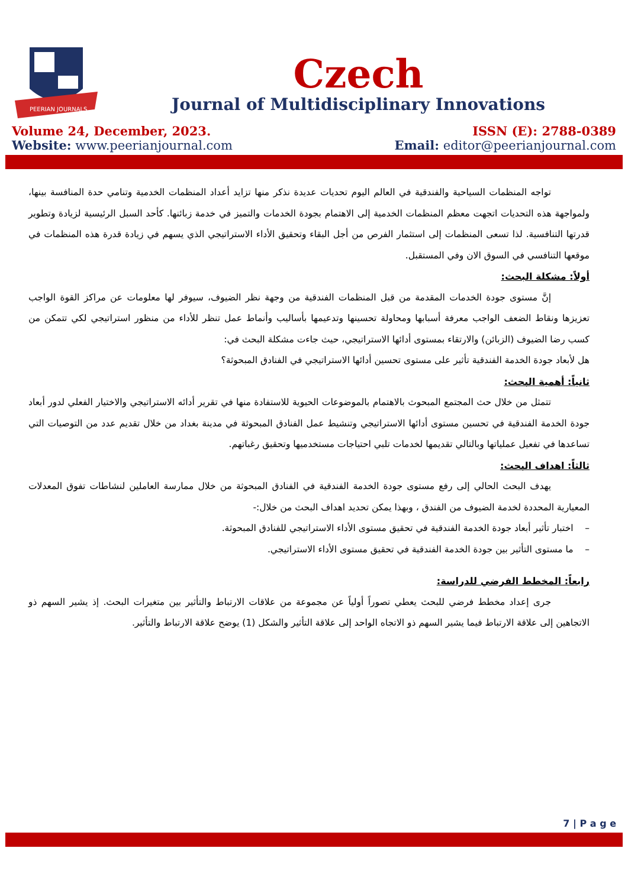PEERIAN JOURNALS
Czech
Journal of Multidisciplinary Innovations
Volume 24, December, 2023.
Website: www.peerianjournal.com
ISSN (E): 2788-0389
Email: editor@peerianjournal.com
تواجه المنظمات السياحية والفندقية في العالم اليوم تحديات عديدة نذكر منها تزايد أعداد المنظمات الخدمية وتنامي حدة المنافسة بينها، ولمواجهة هذه التحديات اتجهت معظم المنظمات الخدمية إلى الاهتمام بجودة الخدمات والتميز في خدمة زبائنها. كأحد السبل الرئيسية لزيادة وتطوير قدرتها التنافسية. لذا تسعى المنظمات إلى استثمار الفرص من أجل البقاء وتحقيق الأداء الاستراتيجي الذي يسهم في زيادة قدرة هذه المنظمات في موقعها التنافسي في السوق الان وفي المستقبل.
أولاً: مشكلة البحث:
إنَّ مستوى جودة الخدمات المقدمة من قبل المنظمات الفندقية من وجهة نظر الضيوف، سيوفر لها معلومات عن مراكز القوة الواجب تعزيزها ونقاط الضعف الواجب معرفة أسبابها ومحاولة تحسينها وتدعيمها بأساليب وأنماط عمل تنظر للأداء من منظور استراتيجي لكي تتمكن من كسب رضا الضيوف (الزبائن) والارتقاء بمستوى أدائها الاستراتيجي، حيث جاءت مشكلة البحث في:
هل لأبعاد جودة الخدمة الفندقية تأثير على مستوى تحسين أدائها الاستراتيجي في الفنادق المبحوثة؟
ثانياً: أهمية البحث:
تتمثل من خلال حث المجتمع المبحوث بالاهتمام بالموضوعات الحيوية للاستفادة منها في تقرير أدائه الاستراتيجي والاختيار الفعلي لدور أبعاد جودة الخدمة الفندقية في تحسين مستوى أدائها الاستراتيجي وتنشيط عمل الفنادق المبحوثة في مدينة بغداد من خلال تقديم عدد من التوصيات التي تساعدها في تفعيل عملياتها وبالتالي تقديمها لخدمات تلبي احتياجات مستخدميها وتحقيق رغباتهم.
ثالثاً: اهداف البحث:
يهدف البحث الحالي إلى رفع مستوى جودة الخدمة الفندقية في الفنادق المبحوثة من خلال ممارسة العاملين لنشاطات تفوق المعدلات المعيارية المحددة لخدمة الضيوف من الفندق ، وبهذا يمكن تحديد اهداف البحث من خلال:-
– اختبار تأثير أبعاد جودة الخدمة الفندقية في تحقيق مستوى الأداء الاستراتيجي للفنادق المبحوثة.
– ما مستوى التأثير بين جودة الخدمة الفندقية في تحقيق مستوى الأداء الاستراتيجي.
رابعاً: المخطط الفرضي للدراسة:
جرى إعداد مخطط فرضي للبحث يعطي تصوراً أولياً عن مجموعة من علاقات الارتباط والتأثير بين متغيرات البحث. إذ يشير السهم ذو الاتجاهين إلى علاقة الارتباط فيما يشير السهم ذو الاتجاه الواحد إلى علاقة التأثير والشكل (1) يوضح علاقة الارتباط والتأثير.
7 | P a g e